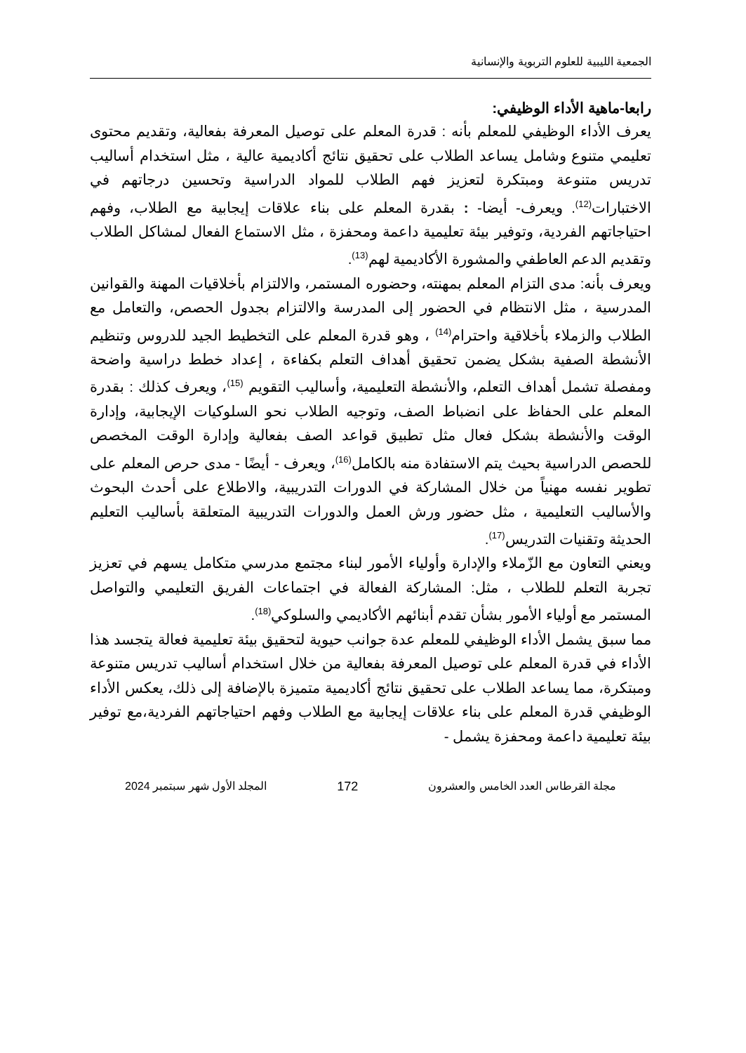الجمعية الليبية للعلوم التربوية والإنسانية
رابعا-ماهية الأداء الوظيفي:
يعرف الأداء الوظيفي للمعلم بأنه : قدرة المعلم على توصيل المعرفة بفعالية، وتقديم محتوى تعليمي متنوع وشامل يساعد الطلاب على تحقيق نتائج أكاديمية عالية ، مثل استخدام أساليب تدريس متنوعة ومبتكرة لتعزيز فهم الطلاب للمواد الدراسية وتحسين درجاتهم في الاختبارات<sup>(12)</sup>. ويعرف- أيضا- : بقدرة المعلم على بناء علاقات إيجابية مع الطلاب، وفهم احتياجاتهم الفردية، وتوفير بيئة تعليمية داعمة ومحفزة ، مثل الاستماع الفعال لمشاكل الطلاب وتقديم الدعم العاطفي والمشورة الأكاديمية لهم<sup>(13)</sup>.
ويعرف بأنه: مدى التزام المعلم بمهنته، وحضوره المستمر، والالتزام بأخلاقيات المهنة والقوانين المدرسية ، مثل الانتظام في الحضور إلى المدرسة والالتزام بجدول الحصص، والتعامل مع الطلاب والزملاء بأخلاقية واحترام<sup>(14)</sup> ، وهو قدرة المعلم على التخطيط الجيد للدروس وتنظيم الأنشطة الصفية بشكل يضمن تحقيق أهداف التعلم بكفاءة ، إعداد خطط دراسية واضحة ومفصلة تشمل أهداف التعلم، والأنشطة التعليمية، وأساليب التقويم <sup>(15)</sup>، ويعرف كذلك : بقدرة المعلم على الحفاظ على انضباط الصف، وتوجيه الطلاب نحو السلوكيات الإيجابية، وإدارة الوقت والأنشطة بشكل فعال مثل تطبيق قواعد الصف بفعالية وإدارة الوقت المخصص للحصص الدراسية بحيث يتم الاستفادة منه بالكامل<sup>(16)</sup>، ويعرف - أيضًا - مدى حرص المعلم على تطوير نفسه مهنياً من خلال المشاركة في الدورات التدريبية، والاطلاع على أحدث البحوث والأساليب التعليمية ، مثل حضور ورش العمل والدورات التدريبية المتعلقة بأساليب التعليم الحديثة وتقنيات التدريس<sup>(17)</sup>.
ويعني التعاون مع الزّملاء والإدارة وأولياء الأمور لبناء مجتمع مدرسي متكامل يسهم في تعزيز تجربة التعلم للطلاب ، مثل: المشاركة الفعالة في اجتماعات الفريق التعليمي والتواصل المستمر مع أولياء الأمور بشأن تقدم أبنائهم الأكاديمي والسلوكي<sup>(18)</sup>.
مما سبق يشمل الأداء الوظيفي للمعلم عدة جوانب حيوية لتحقيق بيئة تعليمية فعالة يتجسد هذا الأداء في قدرة المعلم على توصيل المعرفة بفعالية من خلال استخدام أساليب تدريس متنوعة ومبتكرة، مما يساعد الطلاب على تحقيق نتائج أكاديمية متميزة بالإضافة إلى ذلك، يعكس الأداء الوظيفي قدرة المعلم على بناء علاقات إيجابية مع الطلاب وفهم احتياجاتهم الفردية،مع توفير بيئة تعليمية داعمة ومحفزة يشمل -
مجلة القرطاس العدد الخامس والعشرون 172 المجلد الأول شهر سبتمبر 2024